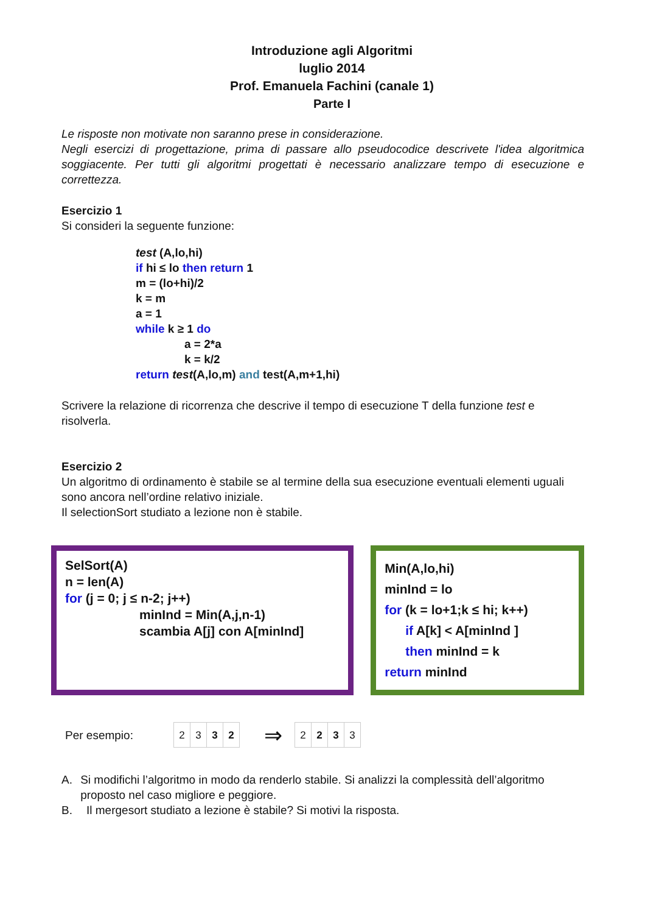Introduzione agli Algoritmi
luglio 2014
Prof. Emanuela Fachini (canale 1)
Parte I
Le risposte non motivate non saranno prese in considerazione.
Negli esercizi di progettazione, prima di passare allo pseudocodice descrivete l'idea algoritmica soggiacente. Per tutti gli algoritmi progettati è necessario analizzare tempo di esecuzione e correttezza.
Esercizio 1
Si consideri la seguente funzione:
test (A,lo,hi)
if hi ≤ lo then return 1
m = (lo+hi)/2
k = m
a = 1
while k ≥ 1 do
a = 2*a
k = k/2
return test(A,lo,m) and test(A,m+1,hi)
Scrivere la relazione di ricorrenza che descrive il tempo di esecuzione T della funzione test e risolverla.
Esercizio 2
Un algoritmo di ordinamento è stabile se al termine della sua esecuzione eventuali elementi uguali sono ancora nell’ordine relativo iniziale.
Il selectionSort studiato a lezione non è stabile.
SelSort(A)
n = len(A)
for (j = 0; j ≤ n-2; j++)
minInd = Min(A,j,n-1)
scambia A[j] con A[minInd]
Min(A,lo,hi)
minInd = lo
for (k = lo+1;k ≤ hi; k++)
if A[k] < A[minInd ]
then minInd = k
return minInd
Per esempio:
| 2 | 3 | 3 | 2 |
⇒
| 2 | 2 | 3 | 3 |
A. Si modifichi l’algoritmo in modo da renderlo stabile. Si analizzi la complessità dell’algoritmo proposto nel caso migliore e peggiore.
B. Il mergesort studiato a lezione è stabile? Si motivi la risposta.